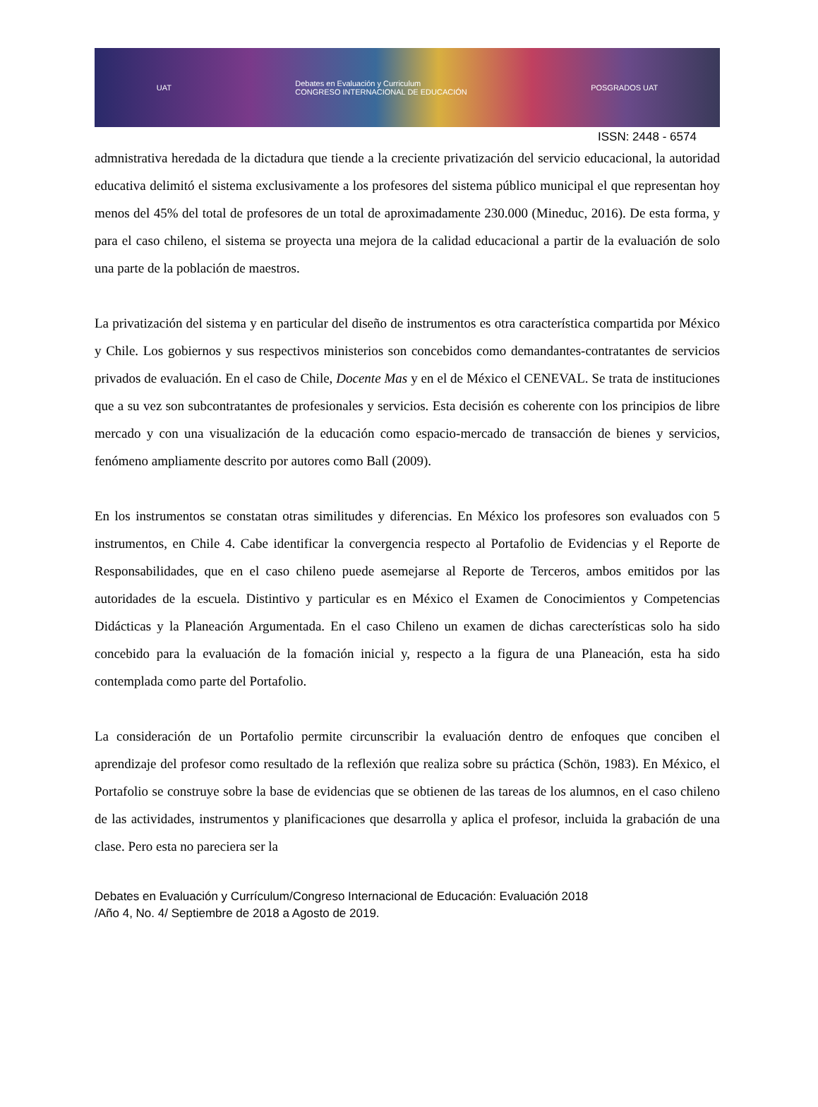UAT Debates en Evaluación y Curriculum
CONGRESO INTERNACIONAL DE EDUCACIÓN POSGRADOS UAT
ISSN: 2448 - 6574
admnistrativa heredada de la dictadura que tiende a la creciente privatización del servicio educacional, la autoridad educativa delimitó el sistema exclusivamente a los profesores del sistema público municipal el que representan hoy menos del 45% del total de profesores de un total de aproximadamente 230.000 (Mineduc, 2016). De esta forma, y para el caso chileno, el sistema se proyecta una mejora de la calidad educacional a partir de la evaluación de solo una parte de la población de maestros.
La privatización del sistema y en particular del diseño de instrumentos es otra característica compartida por México y Chile. Los gobiernos y sus respectivos ministerios son concebidos como demandantes-contratantes de servicios privados de evaluación. En el caso de Chile, Docente Mas y en el de México el CENEVAL. Se trata de instituciones que a su vez son subcontratantes de profesionales y servicios. Esta decisión es coherente con los principios de libre mercado y con una visualización de la educación como espacio-mercado de transacción de bienes y servicios, fenómeno ampliamente descrito por autores como Ball (2009).
En los instrumentos se constatan otras similitudes y diferencias. En México los profesores son evaluados con 5 instrumentos, en Chile 4. Cabe identificar la convergencia respecto al Portafolio de Evidencias y el Reporte de Responsabilidades, que en el caso chileno puede asemejarse al Reporte de Terceros, ambos emitidos por las autoridades de la escuela. Distintivo y particular es en México el Examen de Conocimientos y Competencias Didácticas y la Planeación Argumentada. En el caso Chileno un examen de dichas carecterísticas solo ha sido concebido para la evaluación de la fomación inicial y, respecto a la figura de una Planeación, esta ha sido contemplada como parte del Portafolio.
La consideración de un Portafolio permite circunscribir la evaluación dentro de enfoques que conciben el aprendizaje del profesor como resultado de la reflexión que realiza sobre su práctica (Schön, 1983). En México, el Portafolio se construye sobre la base de evidencias que se obtienen de las tareas de los alumnos, en el caso chileno de las actividades, instrumentos y planificaciones que desarrolla y aplica el profesor, incluida la grabación de una clase. Pero esta no pareciera ser la
Debates en Evaluación y Currículum/Congreso Internacional de Educación: Evaluación 2018
/Año 4, No. 4/ Septiembre de 2018 a Agosto de 2019.